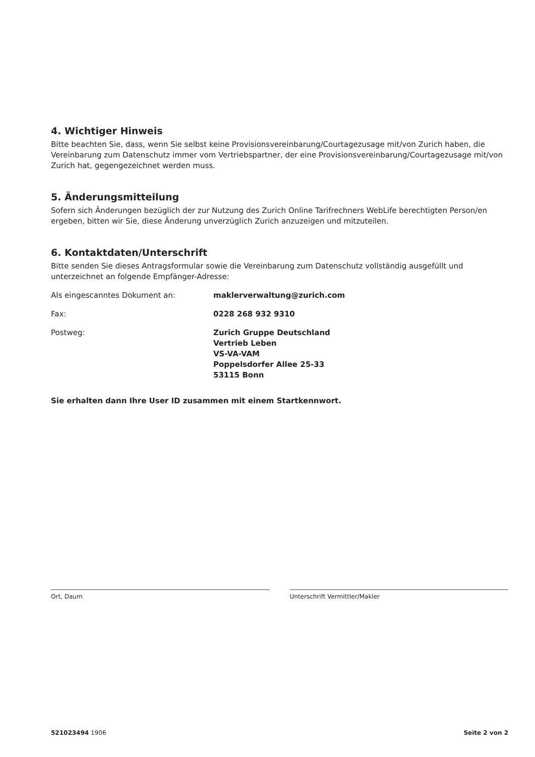4. Wichtiger Hinweis
Bitte beachten Sie, dass, wenn Sie selbst keine Provisionsvereinbarung/Courtagezusage mit/von Zurich haben, die Vereinbarung zum Datenschutz immer vom Vertriebspartner, der eine Provisionsvereinbarung/Courtagezusage mit/von Zurich hat, gegengezeichnet werden muss.
5. Änderungsmitteilung
Sofern sich Änderungen bezüglich der zur Nutzung des Zurich Online Tarifrechners WebLife berechtigten Person/en ergeben, bitten wir Sie, diese Änderung unverzüglich Zurich anzuzeigen und mitzuteilen.
6. Kontaktdaten/Unterschrift
Bitte senden Sie dieses Antragsformular sowie die Vereinbarung zum Datenschutz vollständig ausgefüllt und unterzeichnet an folgende Empfänger-Adresse:
Als eingescanntes Dokument an: maklerverwaltung@zurich.com
Fax: 0228 268 932 9310
Postweg: Zurich Gruppe Deutschland
Vertrieb Leben
VS-VA-VAM
Poppelsdorfer Allee 25-33
53115 Bonn
Sie erhalten dann Ihre User ID zusammen mit einem Startkennwort.
Ort, Daum Unterschrift Vermittler/Makler
521023494 1906 Seite 2 von 2